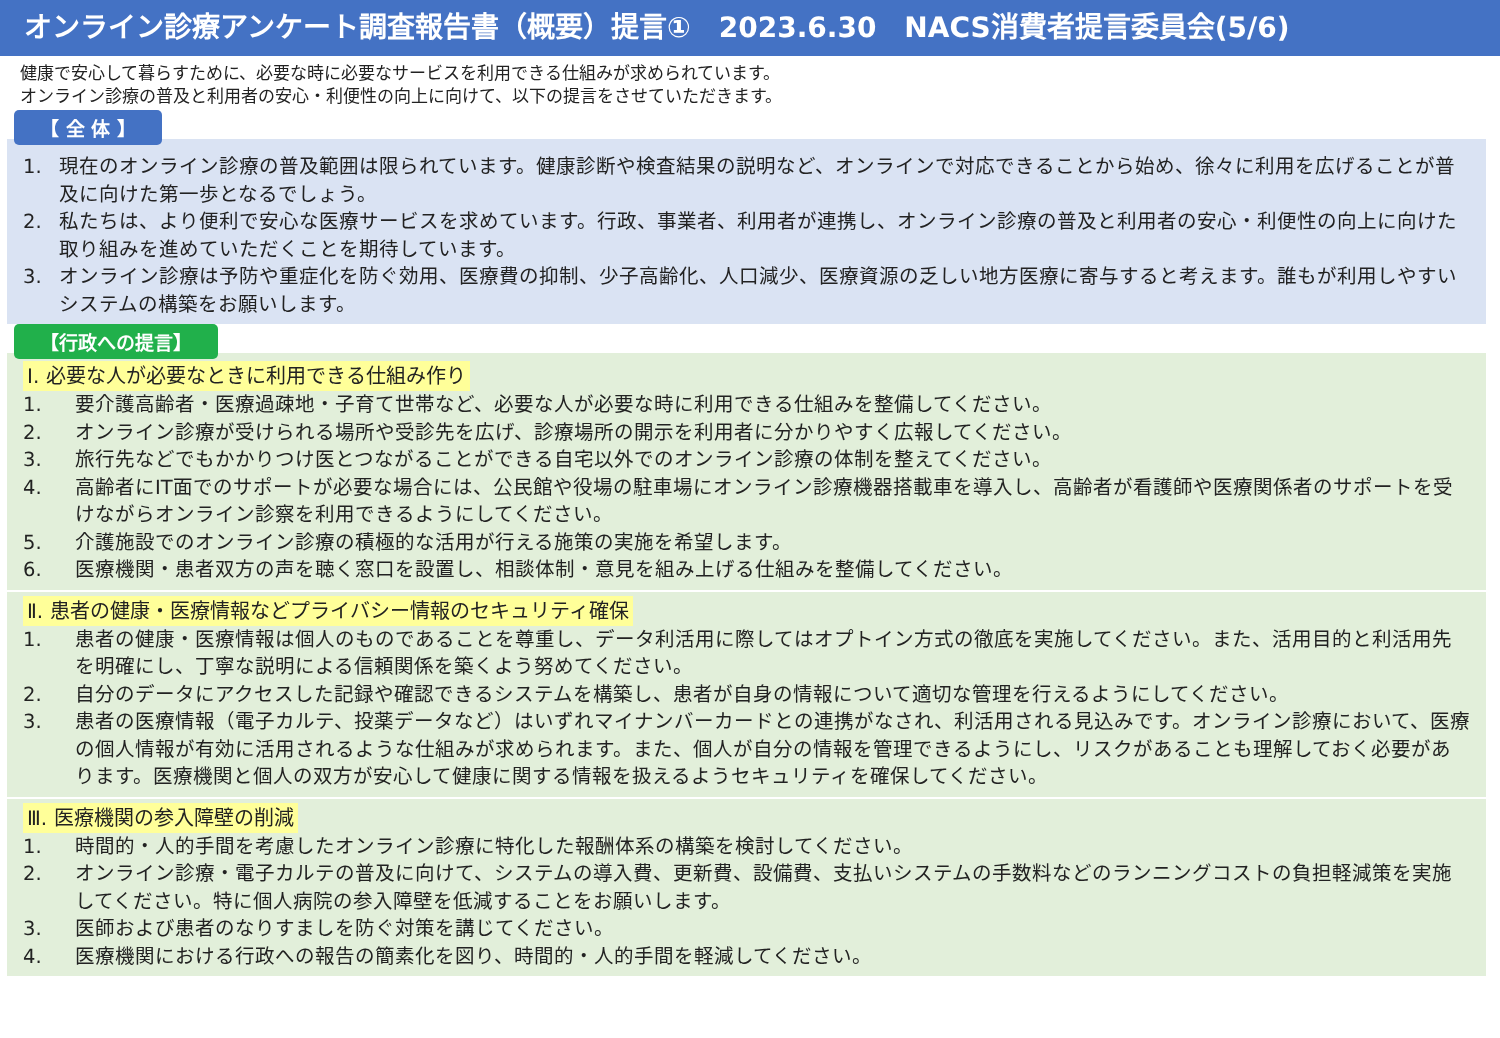オンライン診療アンケート調査報告書（概要）提言①　2023.6.30　NACS消費者提言委員会(5/6)
健康で安心して暮らすために、必要な時に必要なサービスを利用できる仕組みが求められています。
オンライン診療の普及と利用者の安心・利便性の向上に向けて、以下の提言をさせていただきます。
【 全 体 】
1. 現在のオンライン診療の普及範囲は限られています。健康診断や検査結果の説明など、オンラインで対応できることから始め、徐々に利用を広げることが普及に向けた第一歩となるでしょう。
2. 私たちは、より便利で安心な医療サービスを求めています。行政、事業者、利用者が連携し、オンライン診療の普及と利用者の安心・利便性の向上に向けた取り組みを進めていただくことを期待しています。
3. オンライン診療は予防や重症化を防ぐ効用、医療費の抑制、少子高齢化、人口減少、医療資源の乏しい地方医療に寄与すると考えます。誰もが利用しやすいシステムの構築をお願いします。
【行政への提言】
Ⅰ. 必要な人が必要なときに利用できる仕組み作り
1. 要介護高齢者・医療過疎地・子育て世帯など、必要な人が必要な時に利用できる仕組みを整備してください。
2. オンライン診療が受けられる場所や受診先を広げ、診療場所の開示を利用者に分かりやすく広報してください。
3. 旅行先などでもかかりつけ医とつながることができる自宅以外でのオンライン診療の体制を整えてください。
4. 高齢者にIT面でのサポートが必要な場合には、公民館や役場の駐車場にオンライン診療機器搭載車を導入し、高齢者が看護師や医療関係者のサポートを受けながらオンライン診察を利用できるようにしてください。
5. 介護施設でのオンライン診療の積極的な活用が行える施策の実施を希望します。
6. 医療機関・患者双方の声を聴く窓口を設置し、相談体制・意見を組み上げる仕組みを整備してください。
Ⅱ. 患者の健康・医療情報などプライバシー情報のセキュリティ確保
1. 患者の健康・医療情報は個人のものであることを尊重し、データ利活用に際してはオプトイン方式の徹底を実施してください。また、活用目的と利活用先を明確にし、丁寧な説明による信頼関係を築くよう努めてください。
2. 自分のデータにアクセスした記録や確認できるシステムを構築し、患者が自身の情報について適切な管理を行えるようにしてください。
3. 患者の医療情報（電子カルテ、投薬データなど）はいずれマイナンバーカードとの連携がなされ、利活用される見込みです。オンライン診療において、医療の個人情報が有効に活用されるような仕組みが求められます。また、個人が自分の情報を管理できるようにし、リスクがあることも理解しておく必要があります。医療機関と個人の双方が安心して健康に関する情報を扱えるようセキュリティを確保してください。
Ⅲ. 医療機関の参入障壁の削減
1. 時間的・人的手間を考慮したオンライン診療に特化した報酬体系の構築を検討してください。
2. オンライン診療・電子カルテの普及に向けて、システムの導入費、更新費、設備費、支払いシステムの手数料などのランニングコストの負担軽減策を実施してください。特に個人病院の参入障壁を低減することをお願いします。
3. 医師および患者のなりすましを防ぐ対策を講じてください。
4. 医療機関における行政への報告の簡素化を図り、時間的・人的手間を軽減してください。